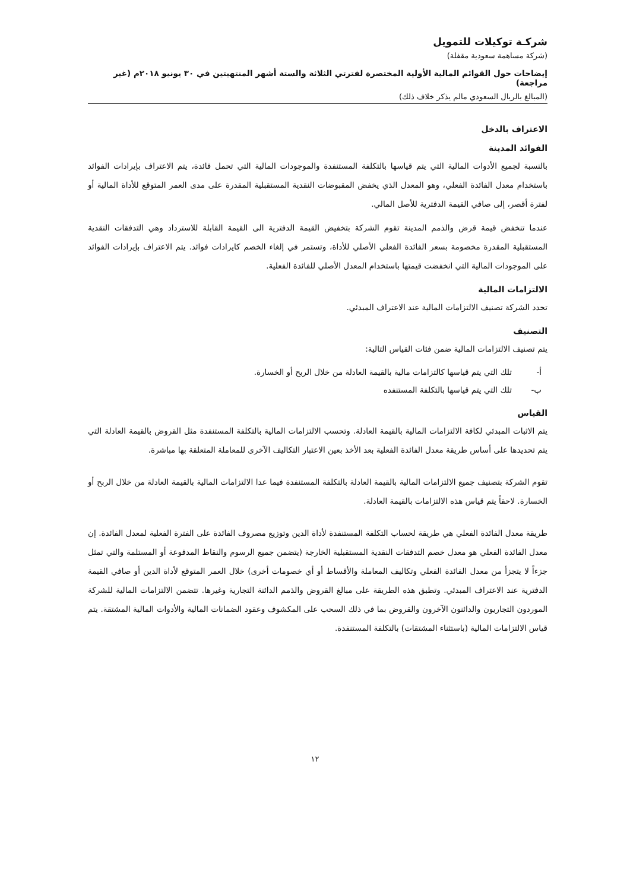شركـة توكيلات للتمويل
(شركة مساهمة سعودية مقفلة)
إيضاحات حول القوائم المالية الأولية المختصرة لفترتي الثلاثة والستة أشهر المنتهيتين في ٣٠ يونيو ٢٠١٨م (غير مراجعة)
(المبالغ بالريال السعودي مالم يذكر خلاف ذلك)
الاعتراف بالدخل
الفوائد المدينة
بالنسبة لجميع الأدوات المالية التي يتم قياسها بالتكلفة المستنفدة والموجودات المالية التي تحمل فائدة، يتم الاعتراف بإيرادات الفوائد باستخدام معدل الفائدة الفعلي، وهو المعدل الذي يخفض المقبوضات النقدية المستقبلية المقدرة على مدى العمر المتوقع للأداة المالية أو لفترة أقصر، إلى صافي القيمة الدفترية للأصل المالي.
عندما تنخفض قيمة قرض والذمم المدينة تقوم الشركة بتخفيض القيمة الدفترية الى القيمة القابلة للاسترداد وهي التدفقات النقدية المستقبلية المقدرة مخصومة بسعر الفائدة الفعلي الأصلي للأداة، وتستمر في إلغاء الخصم كايرادات فوائد. يتم الاعتراف بإيرادات الفوائد على الموجودات المالية التي انخفضت قيمتها باستخدام المعدل الأصلي للفائدة الفعلية.
الالتزامات المالية
تحدد الشركة تصنيف الالتزامات المالية عند الاعتراف المبدئي.
التصنيف
يتم تصنيف الالتزامات المالية ضمن فئات القياس التالية:
أ- تلك التي يتم قياسها كالتزامات مالية بالقيمة العادلة من خلال الربح أو الخسارة.
ب- تلك التي يتم قياسها بالتكلفة المستنفده
القياس
يتم الاثبات المبدئي لكافة الالتزامات المالية بالقيمة العادلة. وتحسب الالتزامات المالية بالتكلفة المستنفدة مثل القروض بالقيمة العادلة التي يتم تحديدها على أساس طريقة معدل الفائدة الفعلية بعد الأخذ بعين الاعتبار التكاليف الآخرى للمعاملة المتعلقة بها مباشرة.
تقوم الشركة بتصنيف جميع الالتزامات المالية بالقيمة العادلة بالتكلفة المستنفدة فيما عدا الالتزامات المالية بالقيمة العادلة من خلال الربح أو الخسارة. لاحقاً يتم قياس هذه الالتزامات بالقيمة العادلة.
طريقة معدل الفائدة الفعلي هي طريقة لحساب التكلفة المستنفدة لأداة الدين وتوزيع مصروف الفائدة على الفترة الفعلية لمعدل الفائدة. إن معدل الفائدة الفعلي هو معدل خصم التدفقات النقدية المستقبلية الخارجة (يتضمن جميع الرسوم والنقاط المدفوعة أو المستلمة والتي تمثل جزءاً لا يتجزأ من معدل الفائدة الفعلي وتكاليف المعاملة والأقساط أو أي خصومات أخرى) خلال العمر المتوقع لأداة الدين أو صافي القيمة الدفترية عند الاعتراف المبدئي. وتطبق هذه الطريقة على مبالغ القروض والذمم الدائنة التجارية وغيرها. تتضمن الالتزامات المالية للشركة الموردون التجاريون والدائنون الآخرون والقروض بما في ذلك السحب على المكشوف وعقود الضمانات المالية والأدوات المالية المشتقة. يتم قياس الالتزامات المالية (باستثناء المشتقات) بالتكلفة المستنفدة.
١٢